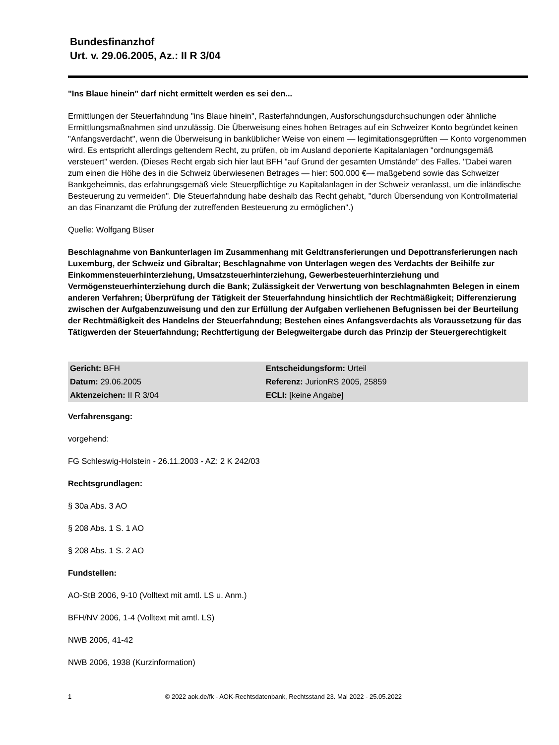Bundesfinanzhof
Urt. v. 29.06.2005, Az.: II R 3/04
"Ins Blaue hinein" darf nicht ermittelt werden es sei den...
Ermittlungen der Steuerfahndung "ins Blaue hinein", Rasterfahndungen, Ausforschungsdurchsuchungen oder ähnliche Ermittlungsmaßnahmen sind unzulässig. Die Überweisung eines hohen Betrages auf ein Schweizer Konto begründet keinen "Anfangsverdacht", wenn die Überweisung in banküblicher Weise von einem — legimitationsgeprüften — Konto vorgenommen wird. Es entspricht allerdings geltendem Recht, zu prüfen, ob im Ausland deponierte Kapitalanlagen "ordnungsgemäß versteuert" werden. (Dieses Recht ergab sich hier laut BFH "auf Grund der gesamten Umstände" des Falles. "Dabei waren zum einen die Höhe des in die Schweiz überwiesenen Betrages — hier: 500.000 €— maßgebend sowie das Schweizer Bankgeheimnis, das erfahrungsgemäß viele Steuerpflichtige zu Kapitalanlagen in der Schweiz veranlasst, um die inländische Besteuerung zu vermeiden". Die Steuerfahndung habe deshalb das Recht gehabt, "durch Übersendung von Kontrollmaterial an das Finanzamt die Prüfung der zutreffenden Besteuerung zu ermöglichen".)
Quelle: Wolfgang Büser
Beschlagnahme von Bankunterlagen im Zusammenhang mit Geldtransferierungen und Depottransferierungen nach Luxemburg, der Schweiz und Gibraltar; Beschlagnahme von Unterlagen wegen des Verdachts der Beihilfe zur Einkommensteuerhinterziehung, Umsatzsteuerhinterziehung, Gewerbesteuerhinterziehung und Vermögensteuerhinterziehung durch die Bank; Zulässigkeit der Verwertung von beschlagnahmten Belegen in einem anderen Verfahren; Überprüfung der Tätigkeit der Steuerfahndung hinsichtlich der Rechtmäßigkeit; Differenzierung zwischen der Aufgabenzuweisung und den zur Erfüllung der Aufgaben verliehenen Befugnissen bei der Beurteilung der Rechtmäßigkeit des Handelns der Steuerfahndung; Bestehen eines Anfangsverdachts als Voraussetzung für das Tätigwerden der Steuerfahndung; Rechtfertigung der Belegweitergabe durch das Prinzip der Steuergerechtigkeit
| Gericht: BFH | Entscheidungsform: Urteil |
| Datum: 29.06.2005 | Referenz: JurionRS 2005, 25859 |
| Aktenzeichen: II R 3/04 | ECLI: [keine Angabe] |
Verfahrensgang:
vorgehend:
FG Schleswig-Holstein - 26.11.2003 - AZ: 2 K 242/03
Rechtsgrundlagen:
§ 30a Abs. 3 AO
§ 208 Abs. 1 S. 1 AO
§ 208 Abs. 1 S. 2 AO
Fundstellen:
AO-StB 2006, 9-10 (Volltext mit amtl. LS u. Anm.)
BFH/NV 2006, 1-4 (Volltext mit amtl. LS)
NWB 2006, 41-42
NWB 2006, 1938 (Kurzinformation)
1 © 2022 aok.de/fk - AOK-Rechtsdatenbank, Rechtsstand 23. Mai 2022 - 25.05.2022